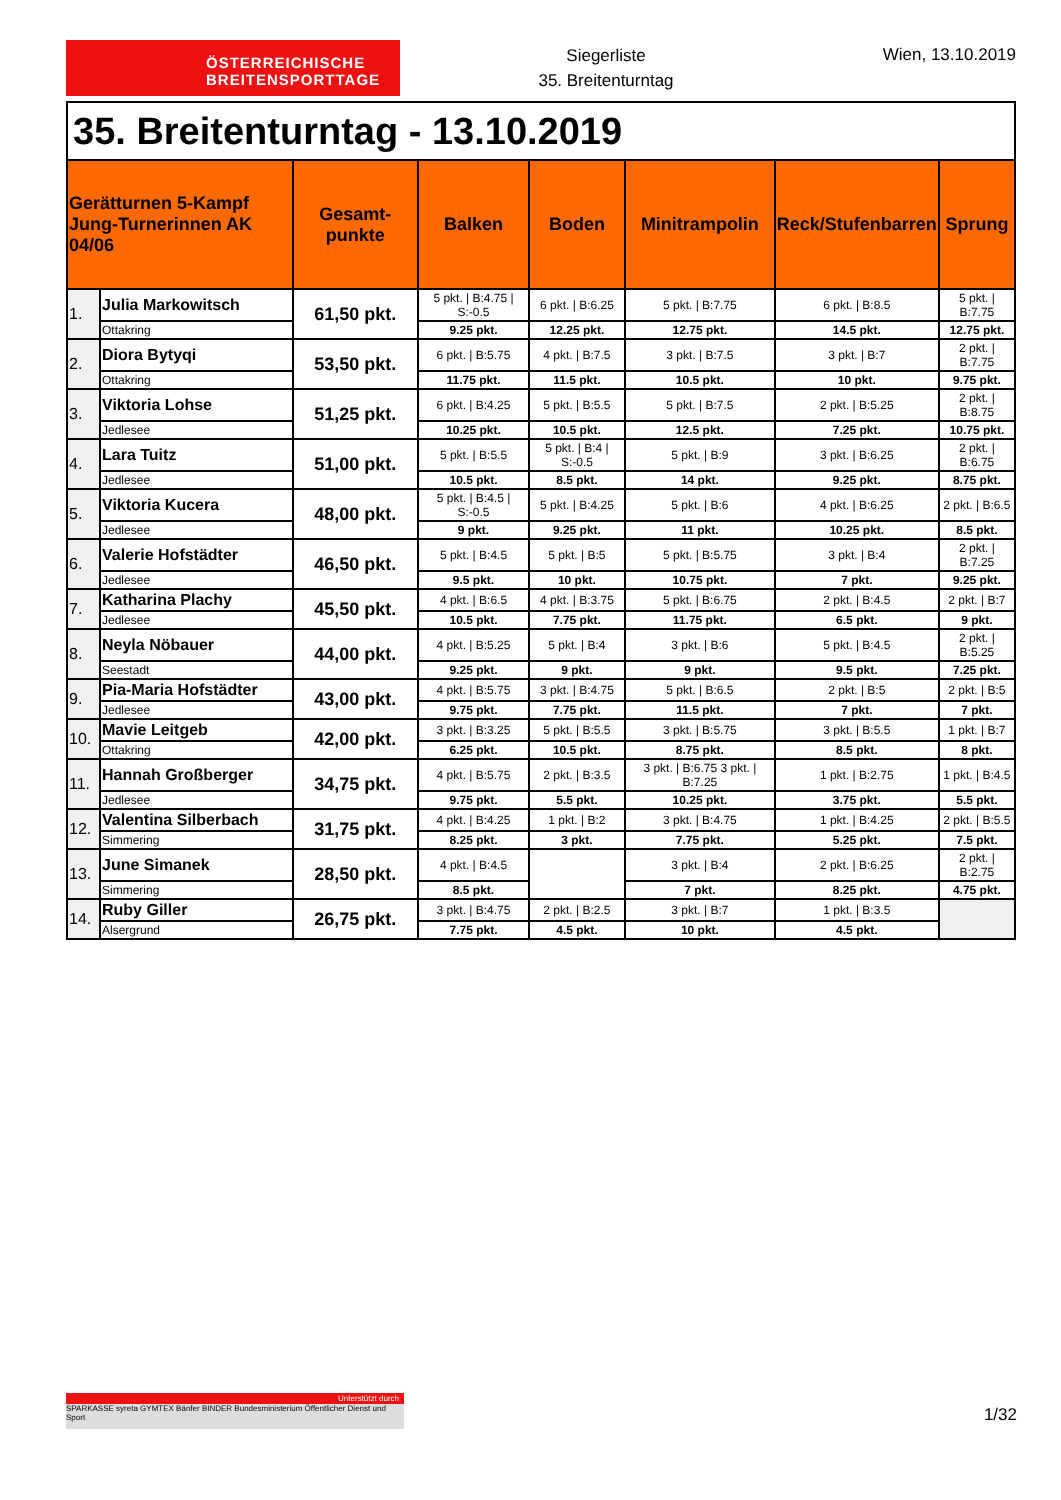ÖSTERREICHISCHE
BREITENSPORTTAGE
Siegerliste
35. Breitenturntag
Wien, 13.10.2019
| 35. Breitenturntag - 13.10.2019 | | | | | | | |
| Gerätturnen 5-Kampf Jung-Turnerinnen AK 04/06 | | Gesamt-punkte | Balken | Boden | Minitrampolin | Reck/Stufenbarren | Sprung |
| 1. | Julia Markowitsch | 61,50 pkt. | 5 pkt. / B:4.75 / S:-0.5 | 6 pkt. / B:6.25 | 5 pkt. / B:7.75 | 6 pkt. / B:8.5 | 5 pkt. / B:7.75 |
| | Ottakring | | 9.25 pkt. | 12.25 pkt. | 12.75 pkt. | 14.5 pkt. | 12.75 pkt. |
| 2. | Diora Bytyqi | 53,50 pkt. | 6 pkt. / B:5.75 | 4 pkt. / B:7.5 | 3 pkt. / B:7.5 | 3 pkt. / B:7 | 2 pkt. / B:7.75 |
| | Ottakring | | 11.75 pkt. | 11.5 pkt. | 10.5 pkt. | 10 pkt. | 9.75 pkt. |
| 3. | Viktoria Lohse | 51,25 pkt. | 6 pkt. / B:4.25 | 5 pkt. / B:5.5 | 5 pkt. / B:7.5 | 2 pkt. / B:5.25 | 2 pkt. / B:8.75 |
| | Jedlesee | | 10.25 pkt. | 10.5 pkt. | 12.5 pkt. | 7.25 pkt. | 10.75 pkt. |
| 4. | Lara Tuitz | 51,00 pkt. | 5 pkt. / B:5.5 | 5 pkt. / B:4 / S:-0.5 | 5 pkt. / B:9 | 3 pkt. / B:6.25 | 2 pkt. / B:6.75 |
| | Jedlesee | | 10.5 pkt. | 8.5 pkt. | 14 pkt. | 9.25 pkt. | 8.75 pkt. |
| 5. | Viktoria Kucera | 48,00 pkt. | 5 pkt. / B:4.5 / S:-0.5 | 5 pkt. / B:4.25 | 5 pkt. / B:6 | 4 pkt. / B:6.25 | 2 pkt. / B:6.5 |
| | Jedlesee | | 9 pkt. | 9.25 pkt. | 11 pkt. | 10.25 pkt. | 8.5 pkt. |
| 6. | Valerie Hofstädter | 46,50 pkt. | 5 pkt. / B:4.5 | 5 pkt. / B:5 | 5 pkt. / B:5.75 | 3 pkt. / B:4 | 2 pkt. / B:7.25 |
| | Jedlesee | | 9.5 pkt. | 10 pkt. | 10.75 pkt. | 7 pkt. | 9.25 pkt. |
| 7. | Katharina Plachy | 45,50 pkt. | 4 pkt. / B:6.5 | 4 pkt. / B:3.75 | 5 pkt. / B:6.75 | 2 pkt. / B:4.5 | 2 pkt. / B:7 |
| | Jedlesee | | 10.5 pkt. | 7.75 pkt. | 11.75 pkt. | 6.5 pkt. | 9 pkt. |
| 8. | Neyla Nöbauer | 44,00 pkt. | 4 pkt. / B:5.25 | 5 pkt. / B:4 | 3 pkt. / B:6 | 5 pkt. / B:4.5 | 2 pkt. / B:5.25 |
| | Seestadt | | 9.25 pkt. | 9 pkt. | 9 pkt. | 9.5 pkt. | 7.25 pkt. |
| 9. | Pia-Maria Hofstädter | 43,00 pkt. | 4 pkt. / B:5.75 | 3 pkt. / B:4.75 | 5 pkt. / B:6.5 | 2 pkt. / B:5 | 2 pkt. / B:5 |
| | Jedlesee | | 9.75 pkt. | 7.75 pkt. | 11.5 pkt. | 7 pkt. | 7 pkt. |
| 10. | Mavie Leitgeb | 42,00 pkt. | 3 pkt. / B:3.25 | 5 pkt. / B:5.5 | 3 pkt. / B:5.75 | 3 pkt. / B:5.5 | 1 pkt. / B:7 |
| | Ottakring | | 6.25 pkt. | 10.5 pkt. | 8.75 pkt. | 8.5 pkt. | 8 pkt. |
| 11. | Hannah Großberger | 34,75 pkt. | 4 pkt. / B:5.75 | 2 pkt. / B:3.5 | 3 pkt. / B:6.75 3 pkt. / B:7.25 | 1 pkt. / B:2.75 | 1 pkt. / B:4.5 |
| | Jedlesee | | 9.75 pkt. | 5.5 pkt. | 10.25 pkt. | 3.75 pkt. | 5.5 pkt. |
| 12. | Valentina Silberbach | 31,75 pkt. | 4 pkt. / B:4.25 | 1 pkt. / B:2 | 3 pkt. / B:4.75 | 1 pkt. / B:4.25 | 2 pkt. / B:5.5 |
| | Simmering | | 8.25 pkt. | 3 pkt. | 7.75 pkt. | 5.25 pkt. | 7.5 pkt. |
| 13. | June Simanek | 28,50 pkt. | 4 pkt. / B:4.5 | | 3 pkt. / B:4 | 2 pkt. / B:6.25 | 2 pkt. / B:2.75 |
| | Simmering | | 8.5 pkt. | | 7 pkt. | 8.25 pkt. | 4.75 pkt. |
| 14. | Ruby Giller | 26,75 pkt. | 3 pkt. / B:4.75 | 2 pkt. / B:2.5 | 3 pkt. / B:7 | 1 pkt. / B:3.5 | |
| | Alsergrund | | 7.75 pkt. | 4.5 pkt. | 10 pkt. | 4.5 pkt. | |
Unterstützt durch
SPARKASSE syreta GYMTEX Bänfer BINDER Bundesministerium Öffentlicher Dienst und Sport
1/32